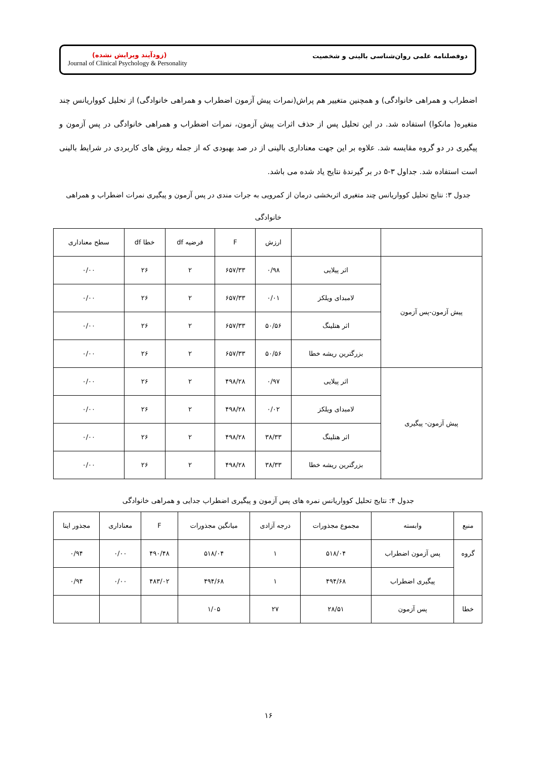(زودآیند ویرایش نشده)
Journal of Clinical Psychology & Personality
دوفصلنامه علمی روان‌شناسی بالینی و شخصیت
اضطراب و همراهی خانوادگی) و همچنین متغییر هم پراش(نمرات پیش آزمون اضطراب و همراهی خانوادگی) از تحلیل کوواریانس چند متغیره( مانکوا) استفاده شد. در این تحلیل پس از حذف اثرات پیش آزمون، نمرات اضطراب و همراهی خانوادگی در پس آزمون و پیگیری در دو گروه مقایسه شد. علاوه بر این جهت معناداری بالینی از در صد بهبودی که از جمله روش های کاربردی در شرایط بالینی است استفاده شد. جداول ۳-۵ در بر گیرندهٔ نتایج یاد شده می باشد.
جدول ۳: نتایج تحلیل کوواریانس چند متغیری اثربخشی درمان از کمرویی به جرات مندی در پس آزمون و پیگیری نمرات اضطراب و همراهی خانوادگی
| | | ارزش | F | فرضیه df | خطا df | سطح معناداری |
| --- | --- | --- | --- | --- | --- | --- |
| پیش آزمون-پس آزمون | اثر پیلایی | ۰/۹۸ | ۶۵۷/۳۳ | ۲ | ۲۶ | ۰/۰۰ |
| | لامبدای ویلکز | ۰/۰۱ | ۶۵۷/۳۳ | ۲ | ۲۶ | ۰/۰۰ |
| | اثر هتلینگ | ۵۰/۵۶ | ۶۵۷/۳۳ | ۲ | ۲۶ | ۰/۰۰ |
| | بزرگترین ریشه خطا | ۵۰/۵۶ | ۶۵۷/۳۳ | ۲ | ۲۶ | ۰/۰۰ |
| پیش آزمون- پیگیری | اثر پیلایی | ۰/۹۷ | ۴۹۸/۲۸ | ۲ | ۲۶ | ۰/۰۰ |
| | لامبدای ویلکز | ۰/۰۲ | ۴۹۸/۲۸ | ۲ | ۲۶ | ۰/۰۰ |
| | اثر هتلینگ | ۳۸/۳۳ | ۴۹۸/۲۸ | ۲ | ۲۶ | ۰/۰۰ |
| | بزرگترین ریشه خطا | ۳۸/۳۳ | ۴۹۸/۲۸ | ۲ | ۲۶ | ۰/۰۰ |
جدول ۴: نتایج تحلیل کوواریانس نمره های پس آزمون و پیگیری اضطراب جدایی و همراهی خانوادگی
| منبع | وابسته | مجموع مجذورات | درجه آزادی | میانگین مجذورات | F | معناداری | مجذور ایتا |
| --- | --- | --- | --- | --- | --- | --- | --- |
| گروه | پس آزمون اضطراب | ۵۱۸/۰۴ | ۱ | ۵۱۸/۰۴ | ۴۹۰/۴۸ | ۰/۰۰ | ۰/۹۴ |
| | پیگیری اضطراب | ۴۹۴/۶۸ | ۱ | ۴۹۴/۶۸ | ۴۸۳/۰۲ | ۰/۰۰ | ۰/۹۴ |
| خطا | پس آزمون | ۲۸/۵۱ | ۲۷ | ۱/۰۵ | | | |
۱۶